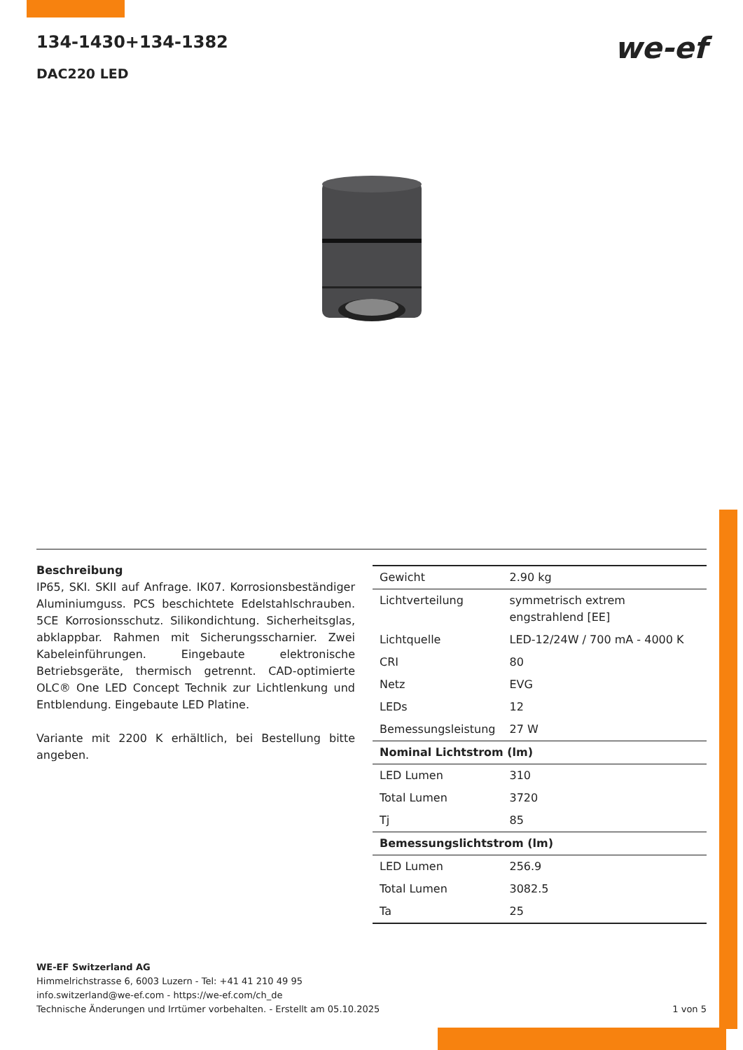134-1430+134-1382
DAC220 LED
we-ef
Beschreibung
IP65, SKI. SKII auf Anfrage. IK07. Korrosionsbeständiger Aluminiumguss. PCS beschichtete Edelstahlschrauben. 5CE Korrosionsschutz. Silikondichtung. Sicherheitsglas, abklappbar. Rahmen mit Sicherungsscharnier. Zwei Kabeleinführungen. Eingebaute elektronische Betriebsgeräte, thermisch getrennt. CAD-optimierte OLC® One LED Concept Technik zur Lichtlenkung und Entblendung. Eingebaute LED Platine.
Variante mit 2200 K erhältlich, bei Bestellung bitte angeben.
| Gewicht | 2.90 kg |
| Lichtverteilung | symmetrisch extrem engstrahlend [EE] |
| Lichtquelle | LED-12/24W / 700 mA - 4000 K |
| CRI | 80 |
| Netz | EVG |
| LEDs | 12 |
| Bemessungsleistung | 27 W |
| Nominal Lichtstrom (lm) | |
| LED Lumen | 310 |
| Total Lumen | 3720 |
| Tj | 85 |
| Bemessungslichtstrom (lm) | |
| LED Lumen | 256.9 |
| Total Lumen | 3082.5 |
| Ta | 25 |
WE-EF Switzerland AG
Himmelrichstrasse 6, 6003 Luzern - Tel: +41 41 210 49 95
info.switzerland@we-ef.com - https://we-ef.com/ch_de
Technische Änderungen und Irrtümer vorbehalten. - Erstellt am 05.10.2025 1 von 5